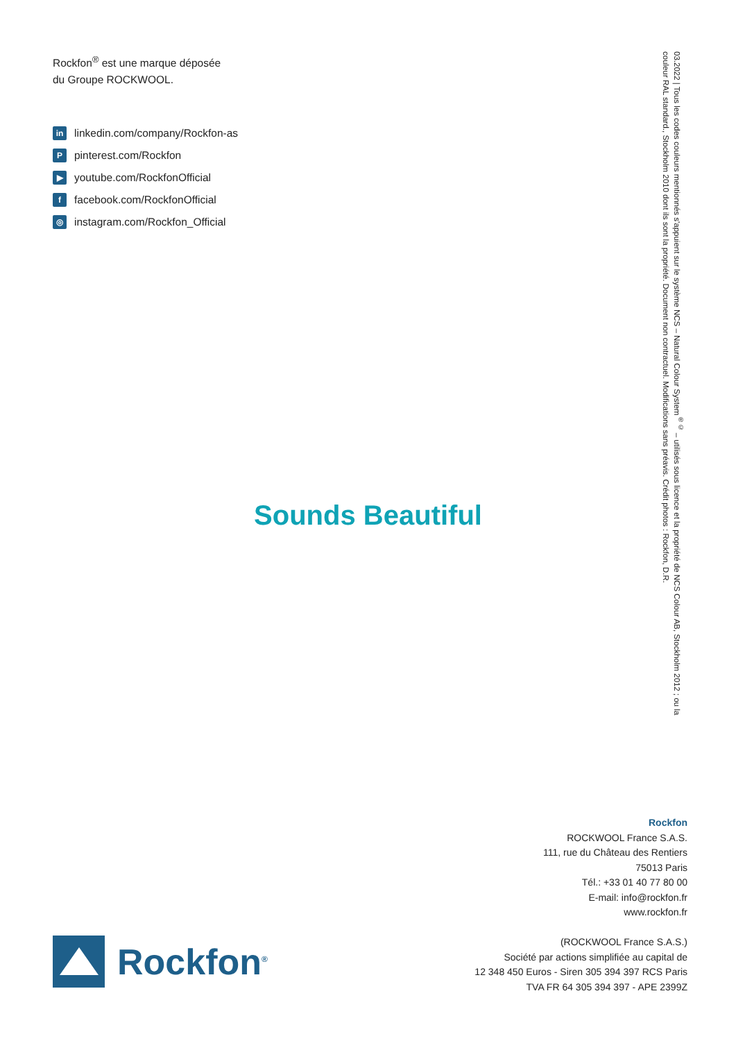Rockfon<sup>®</sup> est une marque déposée
du Groupe ROCKWOOL.
in linkedin.com/company/Rockfon-as
Ppinterest.com/Rockfon
▶ youtube.com/RockfonOfficial
ffacebook.com/RockfonOfficial
◎ instagram.com/Rockfon_Official
03.2022 | Tous les codes couleurs mentionnés s'appuient sur le système NCS – Natural Colour System<sup>®©</sup> – utilisés sous licence et la propriété de NCS Colour AB, Stockholm 2012 ; ou la couleur RAL standard., Stockholm 2010 dont ils sont la propriété. Document non contractuel. Modifications sans préavis. Crédit photos : Rockfon, D.R.
Sounds Beautiful
Rockfon
ROCKWOOL France S.A.S.
111, rue du Château des Rentiers
75013 Paris
Tél.: +33 01 40 77 80 00
E-mail: info@rockfon.fr
www.rockfon.fr
(ROCKWOOL France S.A.S.)
Société par actions simplifiée au capital de
12 348 450 Euros - Siren 305 394 397 RCS Paris
TVA FR 64 305 394 397 - APE 2399Z
Rockfon<sup>®</sup>